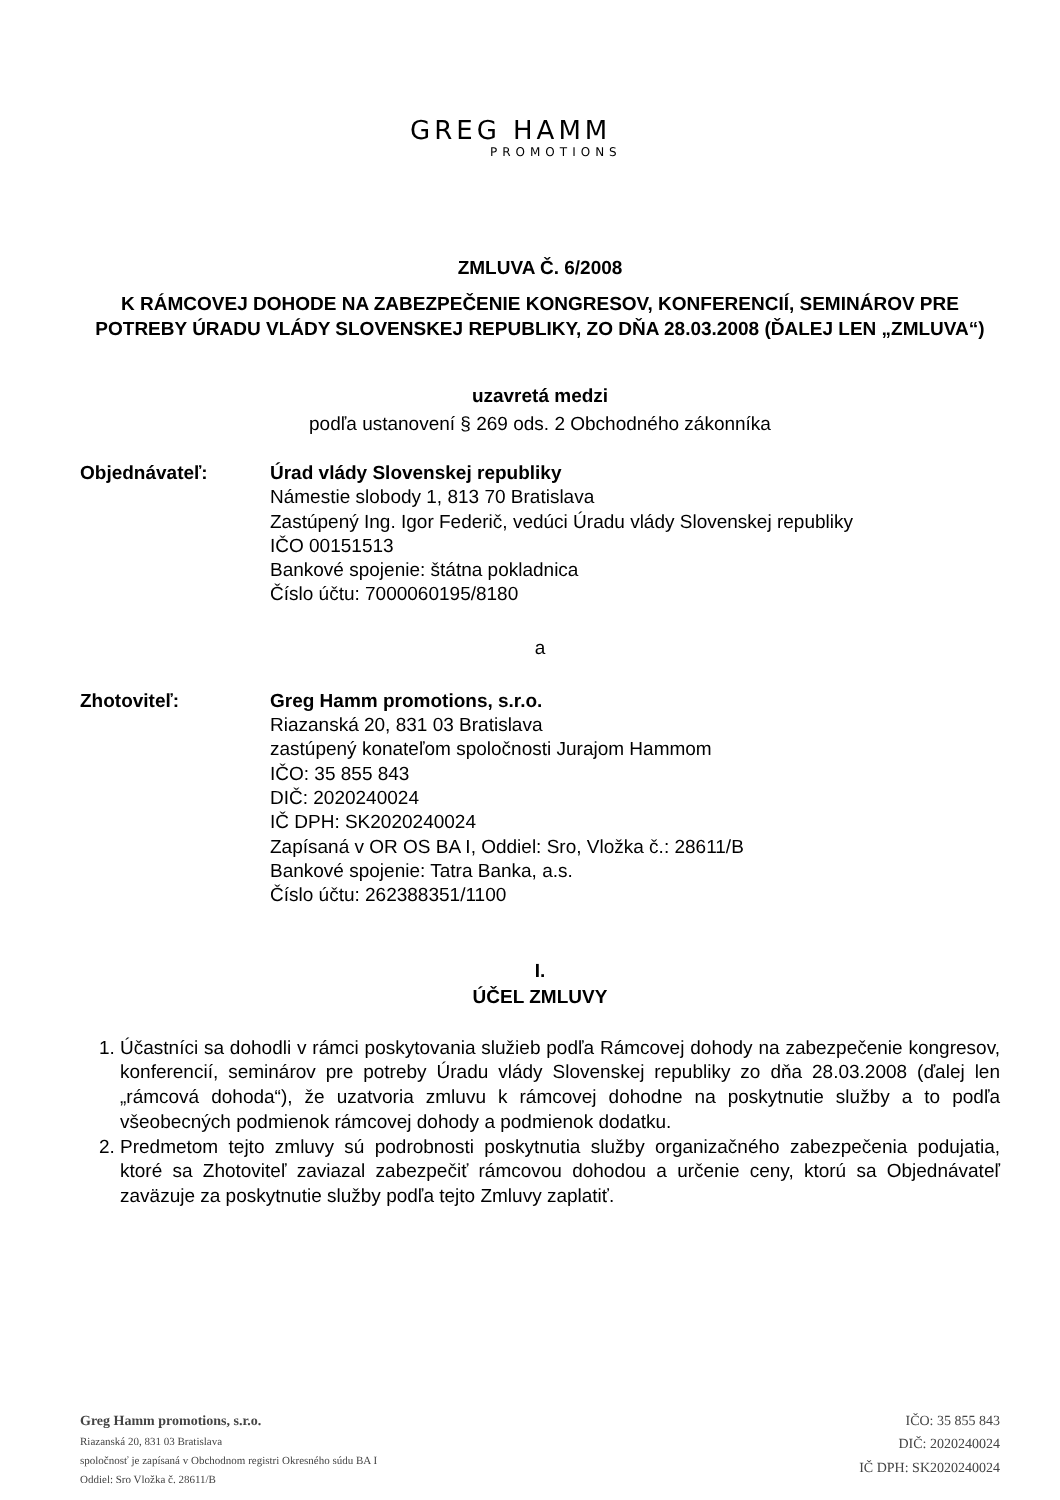GREG HAMM
PROMOTIONS
ZMLUVA Č. 6/2008
K RÁMCOVEJ DOHODE NA ZABEZPEČENIE KONGRESOV, KONFERENCIÍ, SEMINÁROV PRE POTREBY ÚRADU VLÁDY SLOVENSKEJ REPUBLIKY, ZO DŇA 28.03.2008 (ĎALEJ LEN „ZMLUVA“)
uzavretá medzi
podľa ustanovení § 269 ods. 2 Obchodného zákonníka
Objednávateľ: Úrad vlády Slovenskej republiky
Námestie slobody 1, 813 70 Bratislava
Zastúpený Ing. Igor Federič, vedúci Úradu vlády Slovenskej republiky
IČO 00151513
Bankové spojenie: štátna pokladnica
Číslo účtu: 7000060195/8180
a
Zhotoviteľ: Greg Hamm promotions, s.r.o.
Riazanská 20, 831 03 Bratislava
zastúpený konateľom spoločnosti Jurajom Hammom
IČO: 35 855 843
DIČ: 2020240024
IČ DPH: SK2020240024
Zapísaná v OR OS BA I, Oddiel: Sro, Vložka č.: 28611/B
Bankové spojenie: Tatra Banka, a.s.
Číslo účtu: 262388351/1100
I.
ÚČEL ZMLUVY
1. Účastníci sa dohodli v rámci poskytovania služieb podľa Rámcovej dohody na zabezpečenie kongresov, konferencií, seminárov pre potreby Úradu vlády Slovenskej republiky zo dňa 28.03.2008 (ďalej len „rámcová dohoda“), že uzatvoria zmluvu k rámcovej dohodne na poskytnutie služby a to podľa všeobecných podmienok rámcovej dohody a podmienok dodatku.
2. Predmetom tejto zmluvy sú podrobnosti poskytnutia služby organizačného zabezpečenia podujatia, ktoré sa Zhotoviteľ zaviazal zabezpečiť rámcovou dohodou a určenie ceny, ktorú sa Objednávateľ zaväzuje za poskytnutie služby podľa tejto Zmluvy zaplatiť.
Greg Hamm promotions, s.r.o.
Riazanská 20, 831 03 Bratislava
spoločnosť je zapísaná v Obchodnom registri Okresného súdu BA I
Oddiel: Sro Vložka č. 28611/B
IČO: 35 855 843
DIČ: 2020240024
IČ DPH: SK2020240024